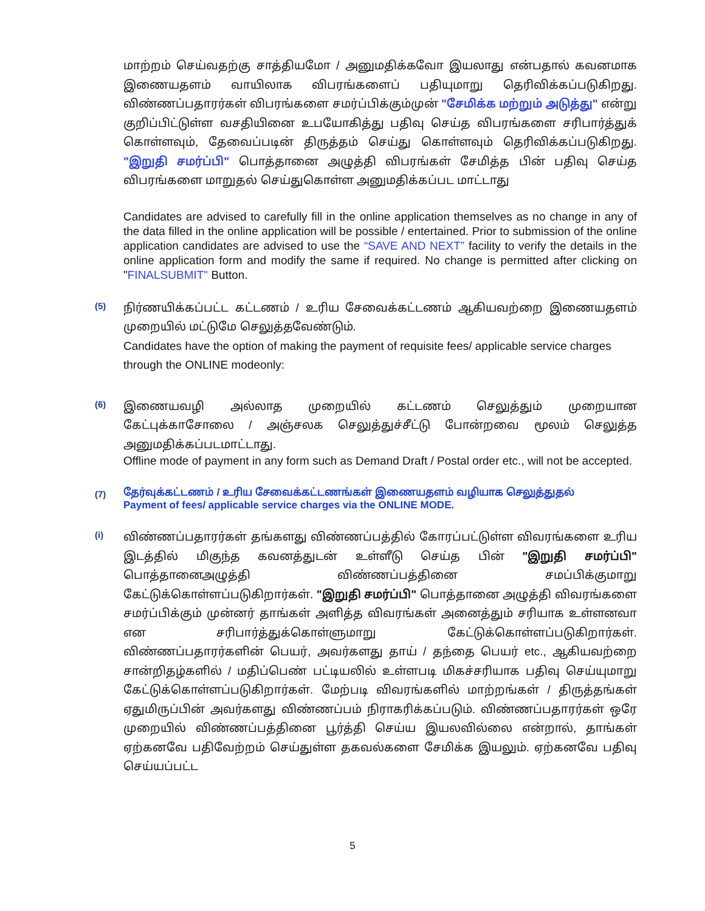மாற்றம் செய்வதற்கு சாத்தியமோ / அனுமதிக்கவோ இயலாது என்பதால் கவனமாக இணையதளம் வாயிலாக விபரங்களைப் பதியுமாறு தெரிவிக்கப்படுகிறது. விண்ணப்பதாரர்கள் விபரங்களை சமர்ப்பிக்கும்முன் "சேமிக்க மற்றும் அடுத்து" என்று குறிப்பிட்டுள்ள வசதியினை உபயோகித்து பதிவு செய்த விபரங்களை சரிபார்த்துக் கொள்ளவும், தேவைப்படின் திருத்தம் செய்து கொள்ளவும் தெரிவிக்கப்படுகிறது. "இறுதி சமர்ப்பி" பொத்தானை அழுத்தி விபரங்கள் சேமித்த பின் பதிவு செய்த விபரங்களை மாறுதல் செய்துகொள்ள அனுமதிக்கப்பட மாட்டாது
Candidates are advised to carefully fill in the online application themselves as no change in any of the data filled in the online application will be possible / entertained. Prior to submission of the online application candidates are advised to use the “SAVE AND NEXT” facility to verify the details in the online application form and modify the same if required. No change is permitted after clicking on "FINALSUBMIT" Button.
(5)
நிர்ணயிக்கப்பட்ட கட்டணம் / உரிய சேவைக்கட்டணம் ஆகியவற்றை இணையதளம் முறையில் மட்டுமே செலுத்தவேண்டும்.
Candidates have the option of making the payment of requisite fees/ applicable service charges through the ONLINE modeonly:
(6)
இணையவழி அல்லாத முறையில் கட்டணம் செலுத்தும் முறையான கேட்புக்காசோலை / அஞ்சலக செலுத்துச்சீட்டு போன்றவை மூலம் செலுத்த அனுமதிக்கப்படமாட்டாது.
Offline mode of payment in any form such as Demand Draft / Postal order etc., will not be accepted.
(7)
தேர்வுக்கட்டணம் / உரிய சேவைக்கட்டணங்கள் இணையதளம் வழியாக செலுத்துதல்
Payment of fees/ applicable service charges via the ONLINE MODE.
(i)
விண்ணப்பதாரர்கள் தங்களது விண்ணப்பத்தில் கோரப்பட்டுள்ள விவரங்களை உரிய இடத்தில் மிகுந்த கவனத்துடன் உள்ளீடு செய்த பின் "இறுதி சமர்ப்பி" பொத்தானைஅழுத்தி விண்ணப்பத்தினை சமப்பிக்குமாறு கேட்டுக்கொள்ளப்படுகிறார்கள். "இறுதி சமர்ப்பி" பொத்தானை அழுத்தி விவரங்களை சமர்ப்பிக்கும் முன்னர் தாங்கள் அளித்த விவரங்கள் அனைத்தும் சரியாக உள்ளனவா என சரிபார்த்துக்கொள்ளுமாறு கேட்டுக்கொள்ளப்படுகிறார்கள். விண்ணப்பதாரர்களின் பெயர், அவர்களது தாய் / தந்தை பெயர் etc., ஆகியவற்றை சான்றிதழ்களில் / மதிப்பெண் பட்டியலில் உள்ளபடி மிகச்சரியாக பதிவு செய்யுமாறு கேட்டுக்கொள்ளப்படுகிறார்கள். மேற்படி விவரங்களில் மாற்றங்கள் / திருத்தங்கள் ஏதுமிருப்பின் அவர்களது விண்ணப்பம் நிராகரிக்கப்படும். விண்ணப்பதாரர்கள் ஒரே முறையில் விண்ணப்பத்தினை பூர்த்தி செய்ய இயலவில்லை என்றால், தாங்கள் ஏற்கனவே பதிவேற்றம் செய்துள்ள தகவல்களை சேமிக்க இயலும். ஏற்கனவே பதிவு செய்யப்பட்ட
5